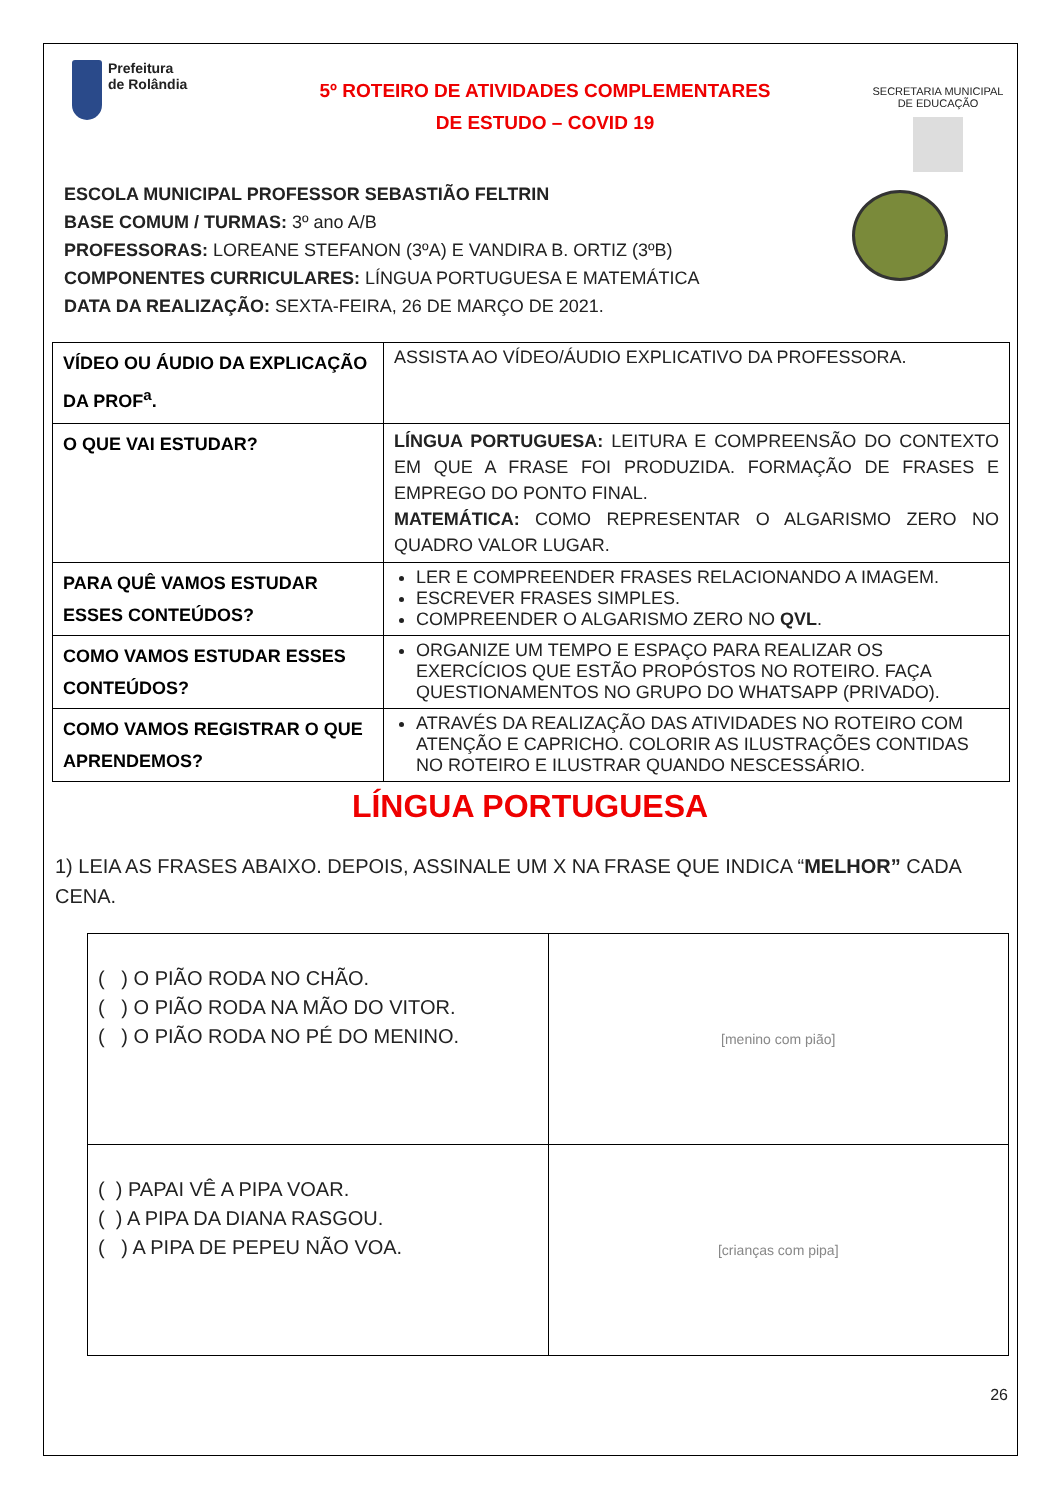Prefeitura
de Rolândia
5º ROTEIRO DE ATIVIDADES COMPLEMENTARES
DE ESTUDO – COVID 19
SECRETARIA MUNICIPAL DE EDUCAÇÃO
ESCOLA MUNICIPAL PROFESSOR SEBASTIÃO FELTRIN
BASE COMUM / TURMAS: 3º ano A/B
PROFESSORAS: LOREANE STEFANON (3ºA) E VANDIRA B. ORTIZ (3ºB)
COMPONENTES CURRICULARES: LÍNGUA PORTUGUESA E MATEMÁTICA
DATA DA REALIZAÇÃO: SEXTA-FEIRA, 26 DE MARÇO DE 2021.
| VÍDEO OU ÁUDIO DA EXPLICAÇÃO DA PROF<sup>a</sup>. | ASSISTA AO VÍDEO/ÁUDIO EXPLICATIVO DA PROFESSORA. |
| O QUE VAI ESTUDAR? | LÍNGUA PORTUGUESA: LEITURA E COMPREENSÃO DO CONTEXTO EM QUE A FRASE FOI PRODUZIDA. FORMAÇÃO DE FRASES E EMPREGO DO PONTO FINAL. MATEMÁTICA: COMO REPRESENTAR O ALGARISMO ZERO NO QUADRO VALOR LUGAR. |
| PARA QUÊ VAMOS ESTUDAR ESSES CONTEÚDOS? | LER E COMPREENDER FRASES RELACIONANDO A IMAGEM. ESCREVER FRASES SIMPLES. COMPREENDER O ALGARISMO ZERO NO QVL . |
| COMO VAMOS ESTUDAR ESSES CONTEÚDOS? | ORGANIZE UM TEMPO E ESPAÇO PARA REALIZAR OS EXERCÍCIOS QUE ESTÃO PROPÓSTOS NO ROTEIRO. FAÇA QUESTIONAMENTOS NO GRUPO DO WHATSAPP (PRIVADO). |
| COMO VAMOS REGISTRAR O QUE APRENDEMOS? | ATRAVÉS DA REALIZAÇÃO DAS ATIVIDADES NO ROTEIRO COM ATENÇÃO E CAPRICHO. COLORIR AS ILUSTRAÇÕES CONTIDAS NO ROTEIRO E ILUSTRAR QUANDO NESCESSÁRIO. |
LÍNGUA PORTUGUESA
1) LEIA AS FRASES ABAIXO. DEPOIS, ASSINALE UM X NA FRASE QUE INDICA “MELHOR” CADA CENA.
| ( ) O PIÃO RODA NO CHÃO. ( ) O PIÃO RODA NA MÃO DO VITOR. ( ) O PIÃO RODA NO PÉ DO MENINO. | [menino com pião] |
| ( ) PAPAI VÊ A PIPA VOAR. ( ) A PIPA DA DIANA RASGOU. ( ) A PIPA DE PEPEU NÃO VOA. | [crianças com pipa] |
26